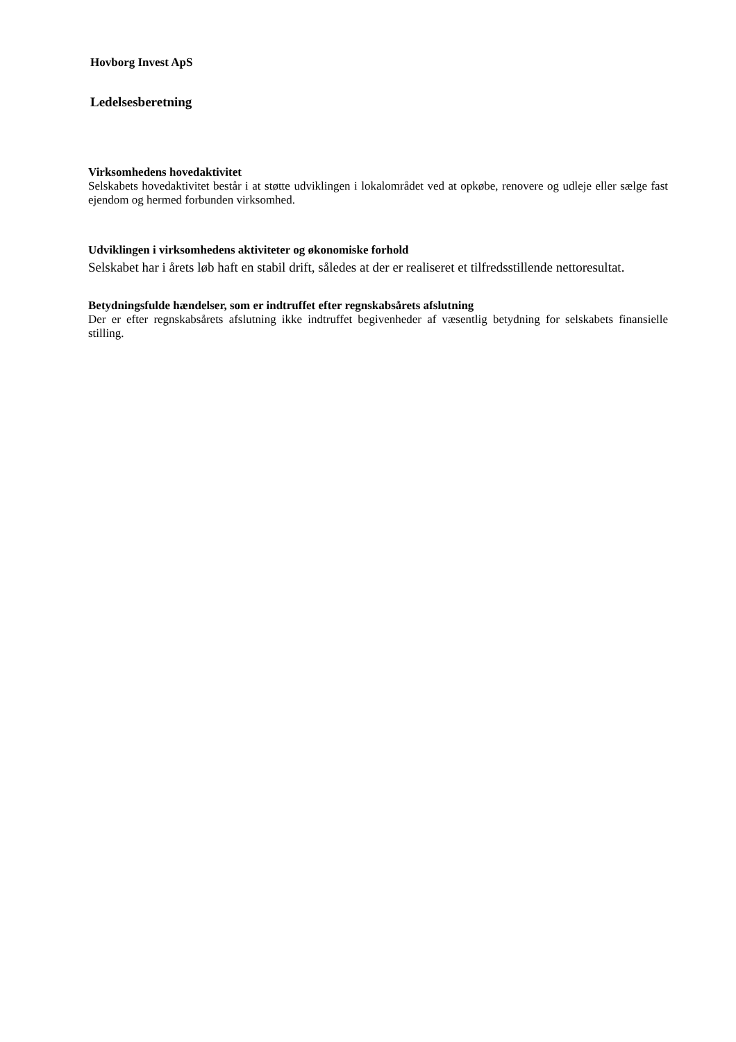Hovborg Invest ApS
Ledelsesberetning
Virksomhedens hovedaktivitet
Selskabets hovedaktivitet består i at støtte udviklingen i lokalområdet ved at opkøbe, renovere og udleje eller sælge fast ejendom og hermed forbunden virksomhed.
Udviklingen i virksomhedens aktiviteter og økonomiske forhold
Selskabet har i årets løb haft en stabil drift, således at der er realiseret et tilfredsstillende nettoresultat.
Betydningsfulde hændelser, som er indtruffet efter regnskabsårets afslutning
Der er efter regnskabsårets afslutning ikke indtruffet begivenheder af væsentlig betydning for selskabets finansielle stilling.